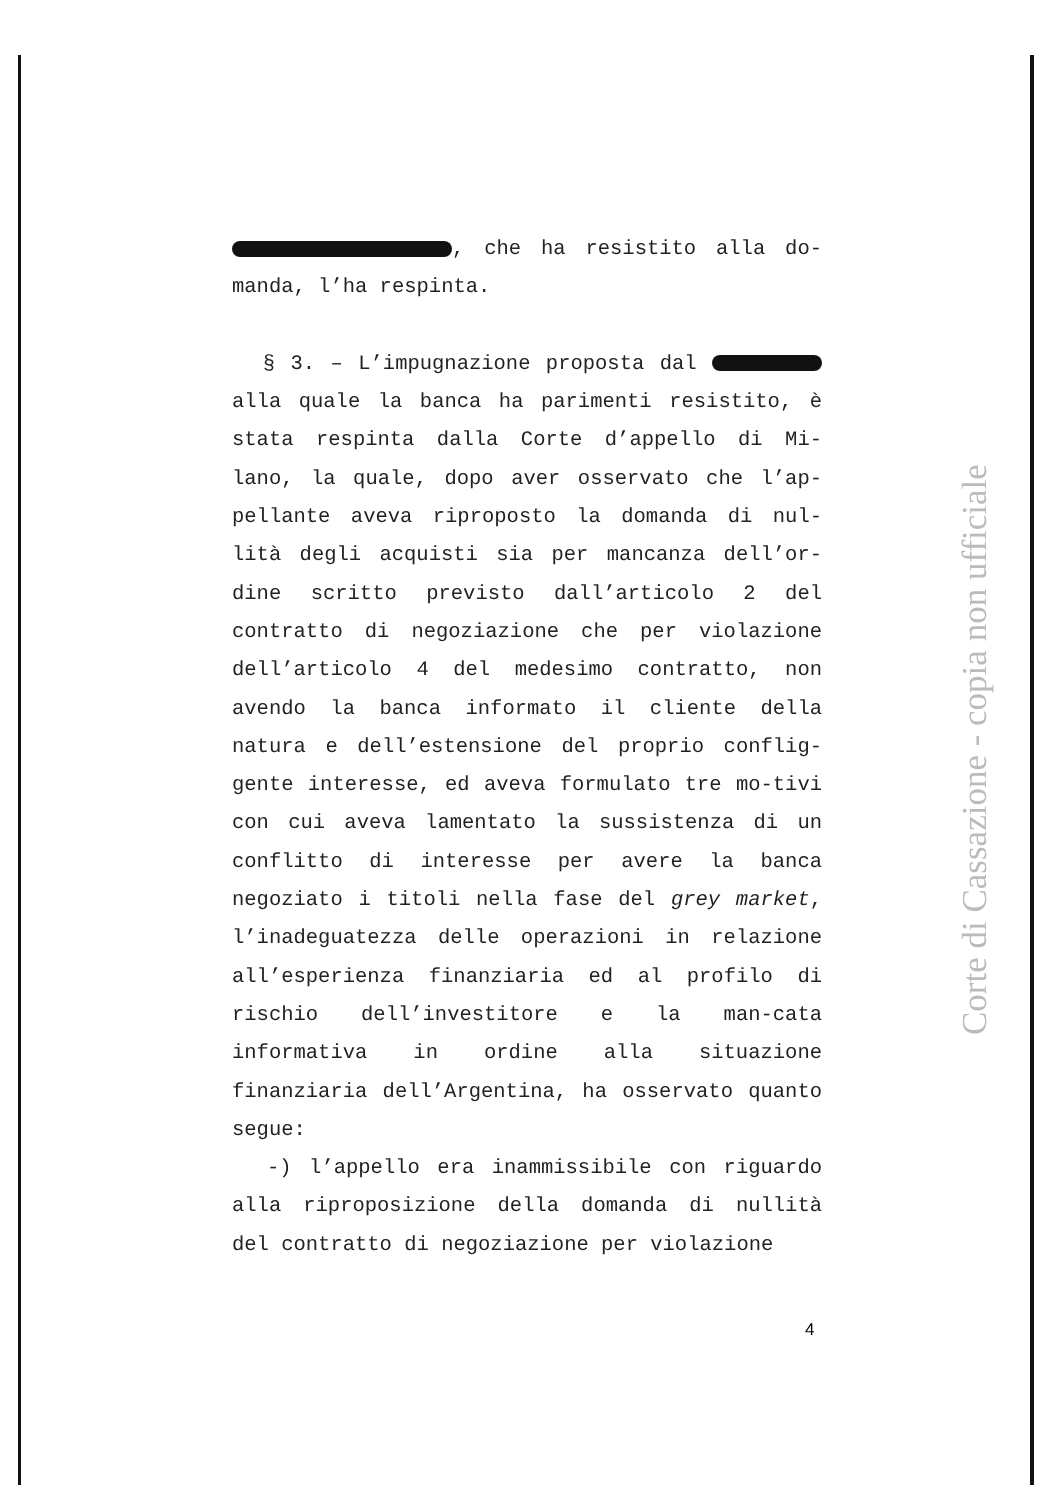, che ha resistito alla do-manda, l’ha respinta.
§ 3. – L’impugnazione proposta dal alla quale la banca ha parimenti resistito, è stata respinta dalla Corte d’appello di Mi-lano, la quale, dopo aver osservato che l’ap-pellante aveva riproposto la domanda di nul-lità degli acquisti sia per mancanza dell’or-dine scritto previsto dall’articolo 2 del contratto di negoziazione che per violazione dell’articolo 4 del medesimo contratto, non avendo la banca informato il cliente della natura e dell’estensione del proprio conflig-gente interesse, ed aveva formulato tre mo-tivi con cui aveva lamentato la sussistenza di un conflitto di interesse per avere la banca negoziato i titoli nella fase del grey market, l’inadeguatezza delle operazioni in relazione all’esperienza finanziaria ed al profilo di rischio dell’investitore e la man-cata informativa in ordine alla situazione finanziaria dell’Argentina, ha osservato quanto segue:
-) l’appello era inammissibile con riguardo alla riproposizione della domanda di nullità del contratto di negoziazione per violazione
Corte di Cassazione - copia non ufficiale
4